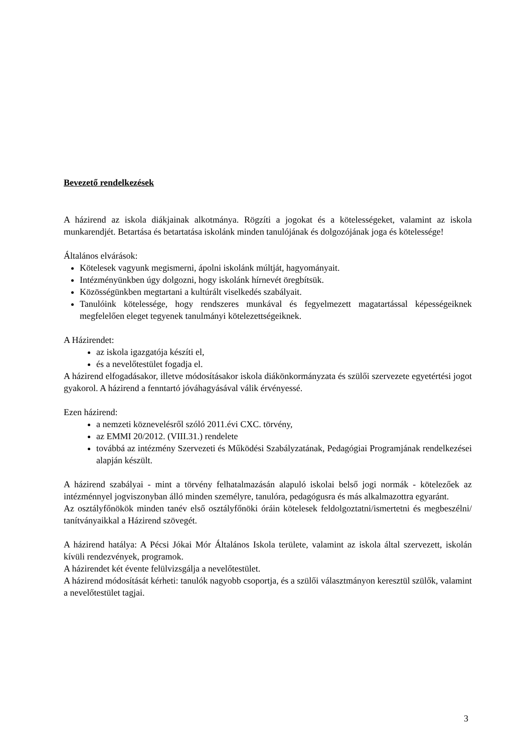Bevezető rendelkezések
A házirend az iskola diákjainak alkotmánya. Rögzíti a jogokat és a kötelességeket, valamint az iskola munkarendjét. Betartása és betartatása iskolánk minden tanulójának és dolgozójának joga és kötelessége!
Általános elvárások:
Kötelesek vagyunk megismerni, ápolni iskolánk múltját, hagyományait.
Intézményünkben úgy dolgozni, hogy iskolánk hírnevét öregbítsük.
Közösségünkben megtartani a kultúrált viselkedés szabályait.
Tanulóink kötelessége, hogy rendszeres munkával és fegyelmezett magatartással képességeiknek megfelelően eleget tegyenek tanulmányi kötelezettségeiknek.
A Házirendet:
az iskola igazgatója készíti el,
és a nevelőtestület fogadja el.
A házirend elfogadásakor, illetve módosításakor iskola diákönkormányzata és szülői szervezete egyetértési jogot gyakorol. A házirend a fenntartó jóváhagyásával válik érvényessé.
Ezen házirend:
a nemzeti köznevelésről szóló 2011.évi CXC. törvény,
az EMMI 20/2012. (VIII.31.) rendelete
továbbá az intézmény Szervezeti és Működési Szabályzatának, Pedagógiai Programjának rendelkezései alapján készült.
A házirend szabályai - mint a törvény felhatalmazásán alapuló iskolai belső jogi normák - kötelezőek az intézménnyel jogviszonyban álló minden személyre, tanulóra, pedagógusra és más alkalmazottra egyaránt.
Az osztályfőnökök minden tanév első osztályfőnöki óráin kötelesek feldolgoztatni/ismertetni és megbeszélni/ tanítványaikkal a Házirend szövegét.
A házirend hatálya: A Pécsi Jókai Mór Általános Iskola területe, valamint az iskola által szervezett, iskolán kívüli rendezvények, programok.
A házirendet két évente felülvizsgálja a nevelőtestület.
A házirend módosítását kérheti: tanulók nagyobb csoportja, és a szülői választmányon keresztül szülők, valamint a nevelőtestület tagjai.
3